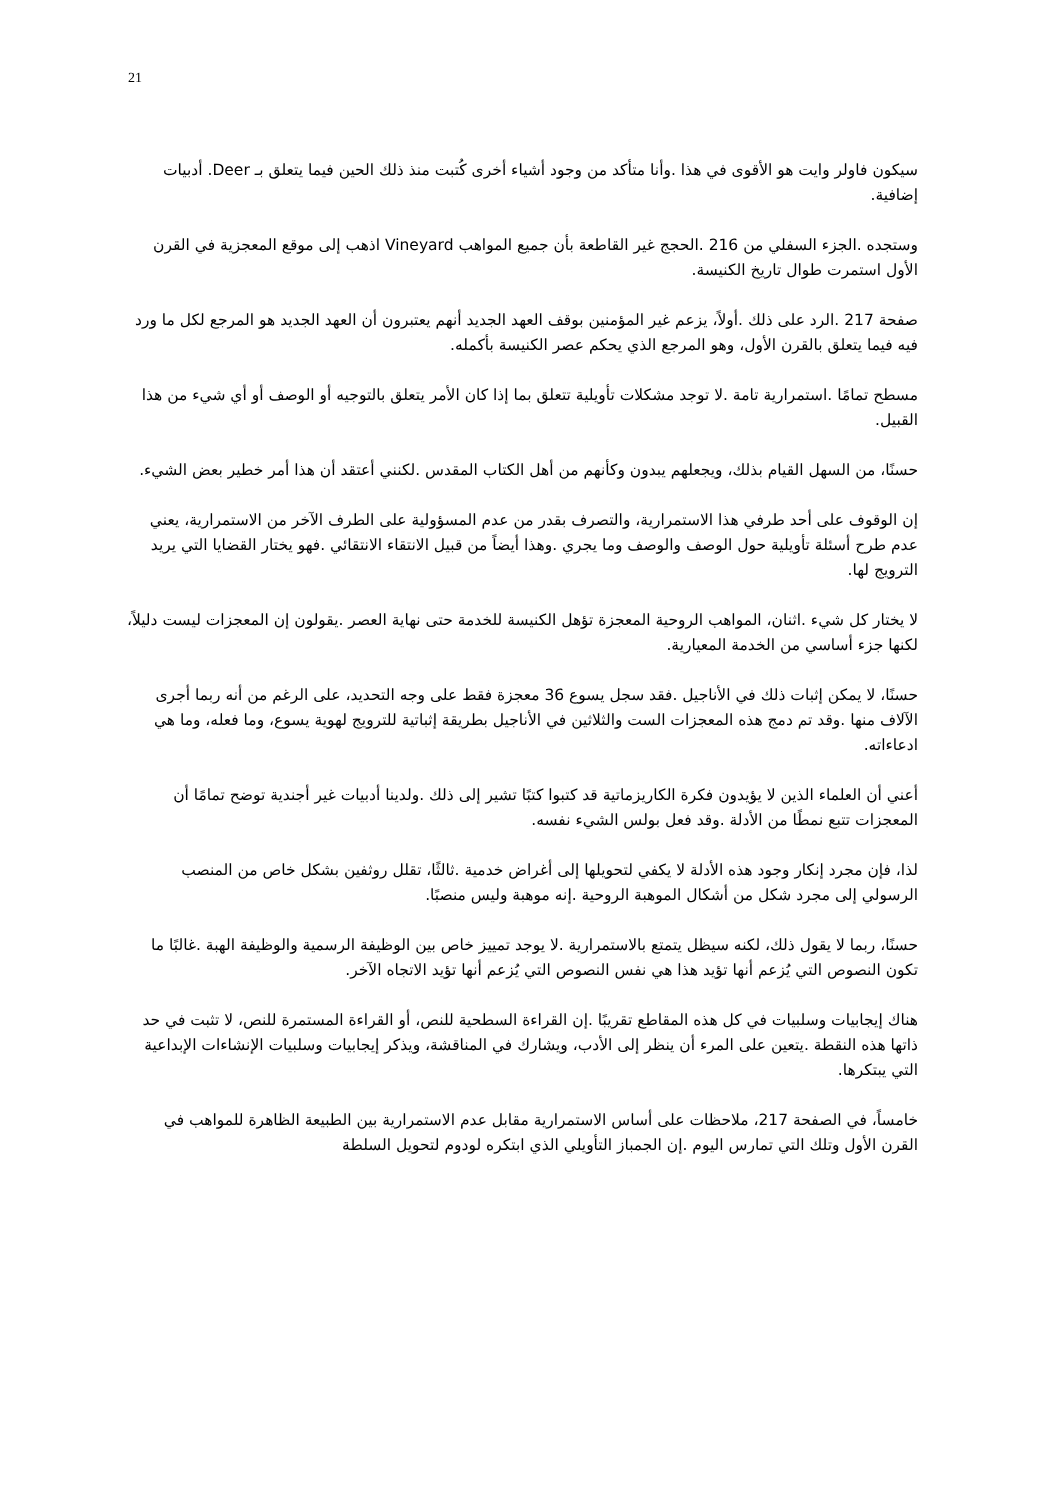21
سيكون فاولر وايت هو الأقوى في هذا .وأنا متأكد من وجود أشياء أخرى كُتبت منذ ذلك الحين فيما يتعلق بـ Deer. أدبيات إضافية.
وستجده .الجزء السفلي من 216 .الحجج غير القاطعة بأن جميع المواهب Vineyard اذهب إلى موقع المعجزية في القرن الأول استمرت طوال تاريخ الكنيسة.
صفحة 217 .الرد على ذلك .أولاً، يزعم غير المؤمنين بوقف العهد الجديد أنهم يعتبرون أن العهد الجديد هو المرجع لكل ما ورد فيه فيما يتعلق بالقرن الأول، وهو المرجع الذي يحكم عصر الكنيسة بأكمله.
مسطح تمامًا .استمرارية تامة .لا توجد مشكلات تأويلية تتعلق بما إذا كان الأمر يتعلق بالتوجيه أو الوصف أو أي شيء من هذا القبيل.
حسنًا، من السهل القيام بذلك، ويجعلهم يبدون وكأنهم من أهل الكتاب المقدس .لكنني أعتقد أن هذا أمر خطير بعض الشيء.
إن الوقوف على أحد طرفي هذا الاستمرارية، والتصرف بقدر من عدم المسؤولية على الطرف الآخر من الاستمرارية، يعني عدم طرح أسئلة تأويلية حول الوصف والوصف وما يجري .وهذا أيضاً من قبيل الانتقاء الانتقائي .فهو يختار القضايا التي يريد الترويج لها.
لا يختار كل شيء .اثنان، المواهب الروحية المعجزة تؤهل الكنيسة للخدمة حتى نهاية العصر .يقولون إن المعجزات ليست دليلاً، لكنها جزء أساسي من الخدمة المعيارية.
حسنًا، لا يمكن إثبات ذلك في الأناجيل .فقد سجل يسوع 36 معجزة فقط على وجه التحديد، على الرغم من أنه ربما أجرى الآلاف منها .وقد تم دمج هذه المعجزات الست والثلاثين في الأناجيل بطريقة إثباتية للترويج لهوية يسوع، وما فعله، وما هي ادعاءاته.
أعني أن العلماء الذين لا يؤيدون فكرة الكاريزماتية قد كتبوا كتبًا تشير إلى ذلك .ولدينا أدبيات غير أجندية توضح تمامًا أن المعجزات تتبع نمطًا من الأدلة .وقد فعل بولس الشيء نفسه.
لذا، فإن مجرد إنكار وجود هذه الأدلة لا يكفي لتحويلها إلى أغراض خدمية .ثالثًا، تقلل روثفين بشكل خاص من المنصب الرسولي إلى مجرد شكل من أشكال الموهبة الروحية .إنه موهبة وليس منصبًا.
حسنًا، ربما لا يقول ذلك، لكنه سيظل يتمتع بالاستمرارية .لا يوجد تمييز خاص بين الوظيفة الرسمية والوظيفة الهبة .غالبًا ما تكون النصوص التي يُزعم أنها تؤيد هذا هي نفس النصوص التي يُزعم أنها تؤيد الاتجاه الآخر.
هناك إيجابيات وسلبيات في كل هذه المقاطع تقريبًا .إن القراءة السطحية للنص، أو القراءة المستمرة للنص، لا تثبت في حد ذاتها هذه النقطة .يتعين على المرء أن ينظر إلى الأدب، ويشارك في المناقشة، ويذكر إيجابيات وسلبيات الإنشاءات الإبداعية التي يبتكرها.
خامساً، في الصفحة 217، ملاحظات على أساس الاستمرارية مقابل عدم الاستمرارية بين الطبيعة الظاهرة للمواهب في القرن الأول وتلك التي تمارس اليوم .إن الجمباز التأويلي الذي ابتكره لودوم لتحويل السلطة